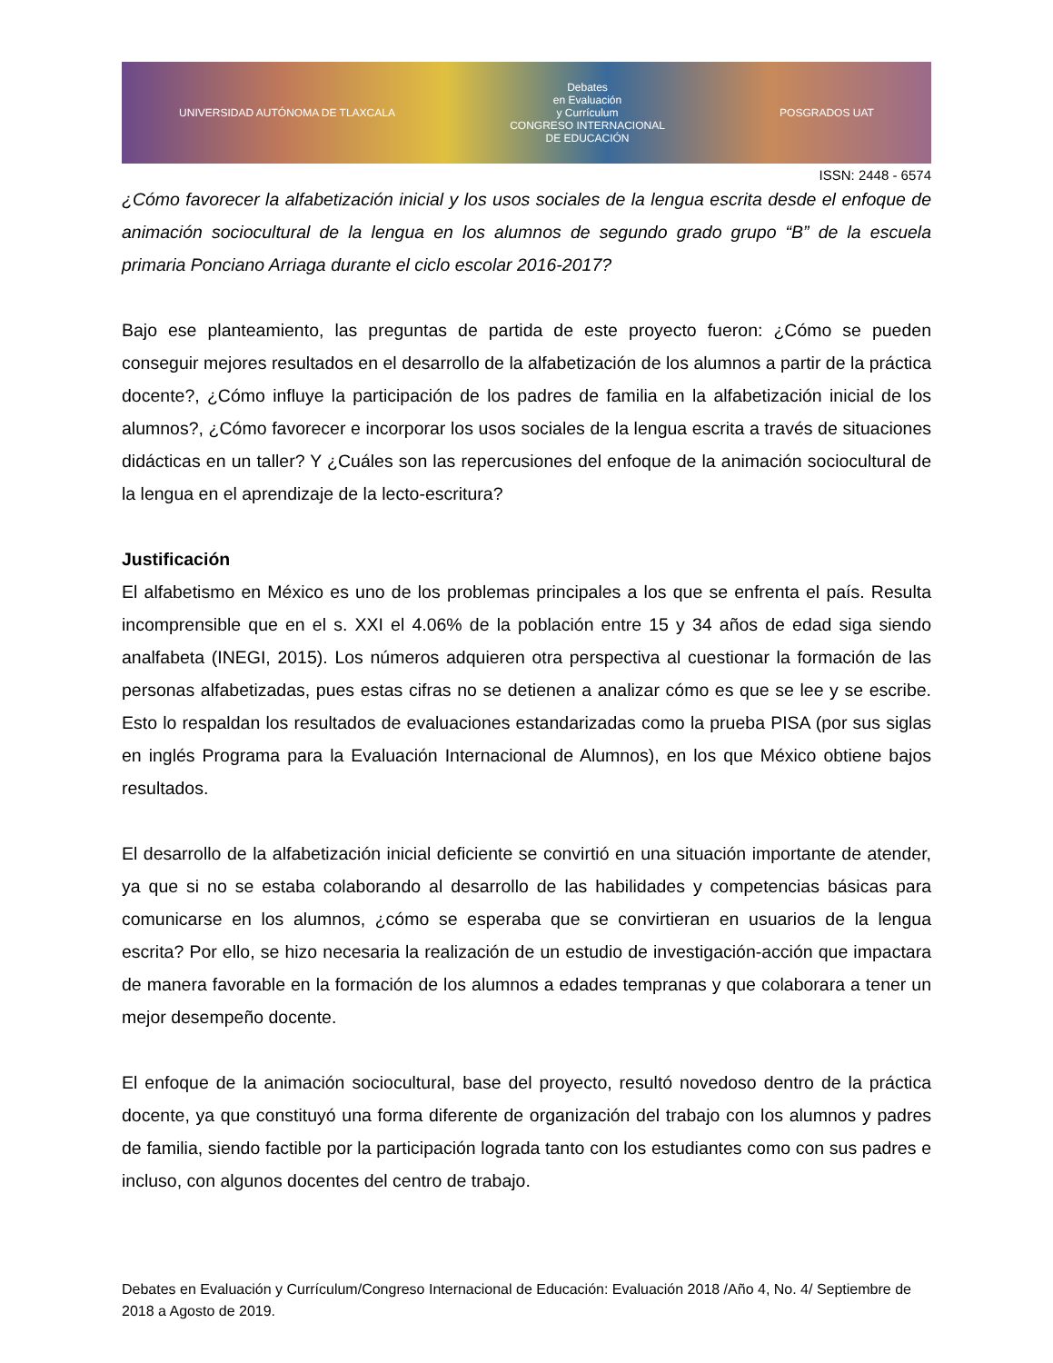UNIVERSIDAD AUTÓNOMA DE TLAXCALA Debates
en Evaluación
y Currículum
CONGRESO INTERNACIONAL
DE EDUCACIÓN POSGRADOS UAT
ISSN: 2448 - 6574
¿Cómo favorecer la alfabetización inicial y los usos sociales de la lengua escrita desde el enfoque de animación sociocultural de la lengua en los alumnos de segundo grado grupo “B” de la escuela primaria Ponciano Arriaga durante el ciclo escolar 2016-2017?
Bajo ese planteamiento, las preguntas de partida de este proyecto fueron: ¿Cómo se pueden conseguir mejores resultados en el desarrollo de la alfabetización de los alumnos a partir de la práctica docente?, ¿Cómo influye la participación de los padres de familia en la alfabetización inicial de los alumnos?, ¿Cómo favorecer e incorporar los usos sociales de la lengua escrita a través de situaciones didácticas en un taller? Y ¿Cuáles son las repercusiones del enfoque de la animación sociocultural de la lengua en el aprendizaje de la lecto-escritura?
Justificación
El alfabetismo en México es uno de los problemas principales a los que se enfrenta el país. Resulta incomprensible que en el s. XXI el 4.06% de la población entre 15 y 34 años de edad siga siendo analfabeta (INEGI, 2015). Los números adquieren otra perspectiva al cuestionar la formación de las personas alfabetizadas, pues estas cifras no se detienen a analizar cómo es que se lee y se escribe. Esto lo respaldan los resultados de evaluaciones estandarizadas como la prueba PISA (por sus siglas en inglés Programa para la Evaluación Internacional de Alumnos), en los que México obtiene bajos resultados.
El desarrollo de la alfabetización inicial deficiente se convirtió en una situación importante de atender, ya que si no se estaba colaborando al desarrollo de las habilidades y competencias básicas para comunicarse en los alumnos, ¿cómo se esperaba que se convirtieran en usuarios de la lengua escrita? Por ello, se hizo necesaria la realización de un estudio de investigación-acción que impactara de manera favorable en la formación de los alumnos a edades tempranas y que colaborara a tener un mejor desempeño docente.
El enfoque de la animación sociocultural, base del proyecto, resultó novedoso dentro de la práctica docente, ya que constituyó una forma diferente de organización del trabajo con los alumnos y padres de familia, siendo factible por la participación lograda tanto con los estudiantes como con sus padres e incluso, con algunos docentes del centro de trabajo.
Debates en Evaluación y Currículum/Congreso Internacional de Educación: Evaluación 2018 /Año 4, No. 4/ Septiembre de 2018 a Agosto de 2019.